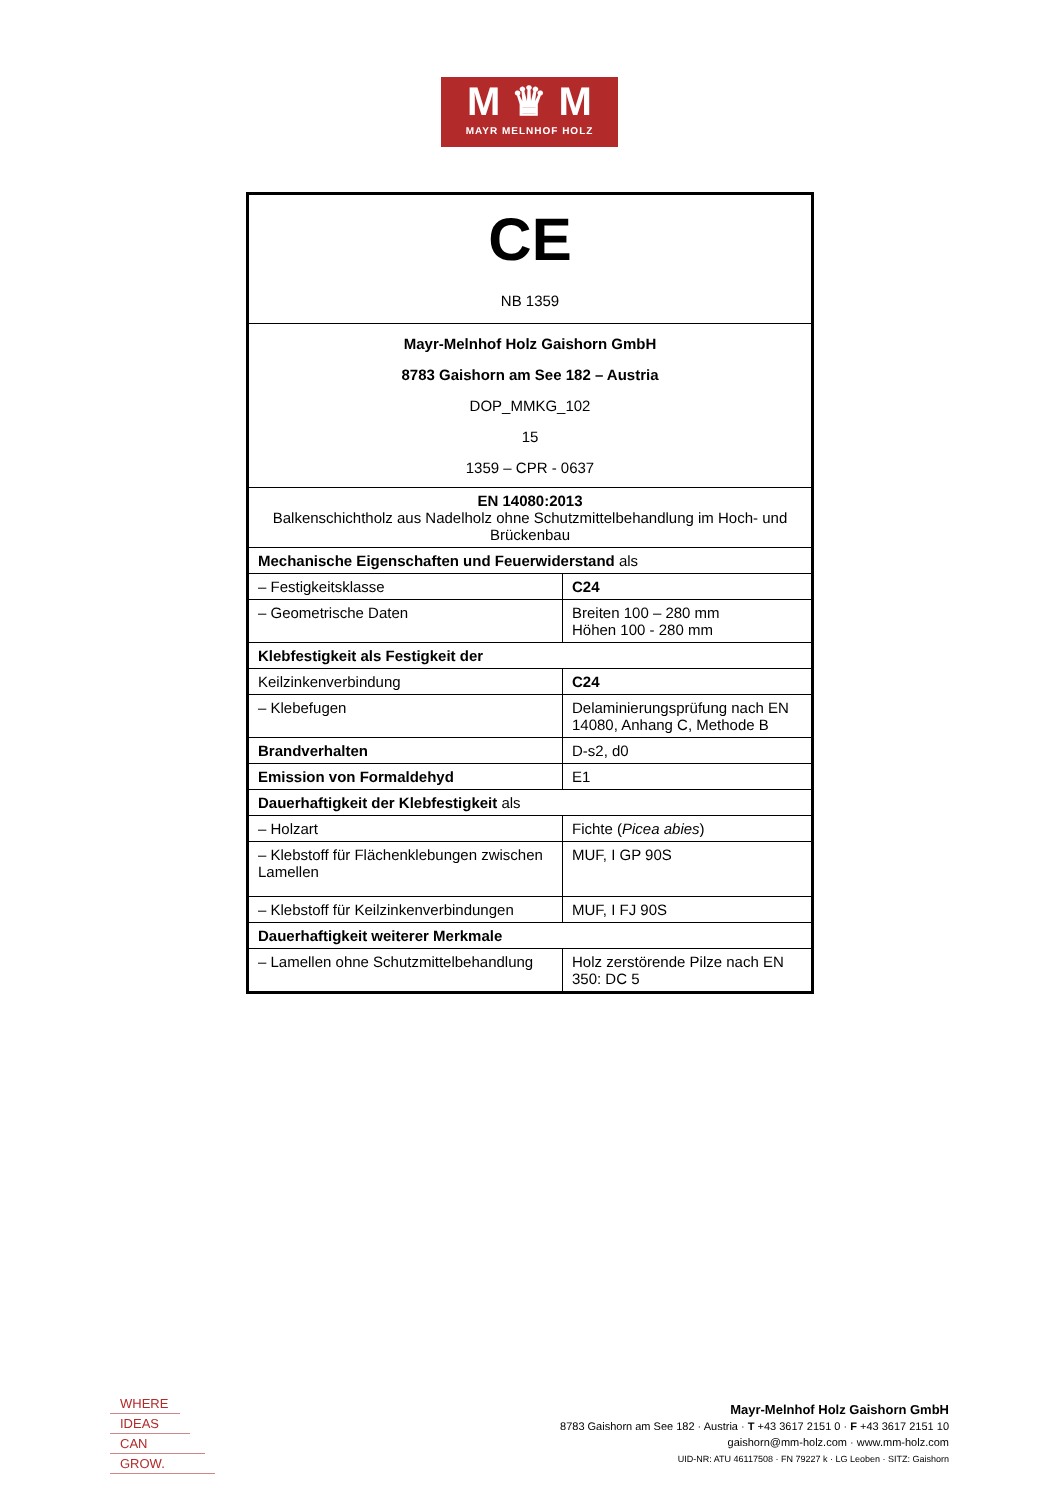M ♛ M
MAYR MELNHOF HOLZ
| CE NB 1359 | |
| Mayr-Melnhof Holz Gaishorn GmbH 8783 Gaishorn am See 182 – Austria DOP_MMKG_102 15 1359 – CPR - 0637 | |
| EN 14080:2013 Balkenschichtholz aus Nadelholz ohne Schutzmittelbehandlung im Hoch- und Brückenbau | |
| Mechanische Eigenschaften und Feuerwiderstand als | |
| – Festigkeitsklasse | C24 |
| – Geometrische Daten | Breiten 100 – 280 mm Höhen 100 - 280 mm |
| Klebfestigkeit als Festigkeit der | |
| Keilzinkenverbindung | C24 |
| – Klebefugen | Delaminierungsprüfung nach EN 14080, Anhang C, Methode B |
| Brandverhalten | D-s2, d0 |
| Emission von Formaldehyd | E1 |
| Dauerhaftigkeit der Klebfestigkeit als | |
| – Holzart | Fichte ( Picea abies ) |
| – Klebstoff für Flächenklebungen zwischen Lamellen | MUF, I GP 90S |
| – Klebstoff für Keilzinkenverbindungen | MUF, I FJ 90S |
| Dauerhaftigkeit weiterer Merkmale | |
| – Lamellen ohne Schutzmittelbehandlung | Holz zerstörende Pilze nach EN 350: DC 5 |
WHERE
IDEAS
CAN
GROW.
Mayr-Melnhof Holz Gaishorn GmbH
8783 Gaishorn am See 182 · Austria · T +43 3617 2151 0 · F +43 3617 2151 10
gaishorn@mm-holz.com · www.mm-holz.com
UID-NR: ATU 46117508 · FN 79227 k · LG Leoben · SITZ: Gaishorn